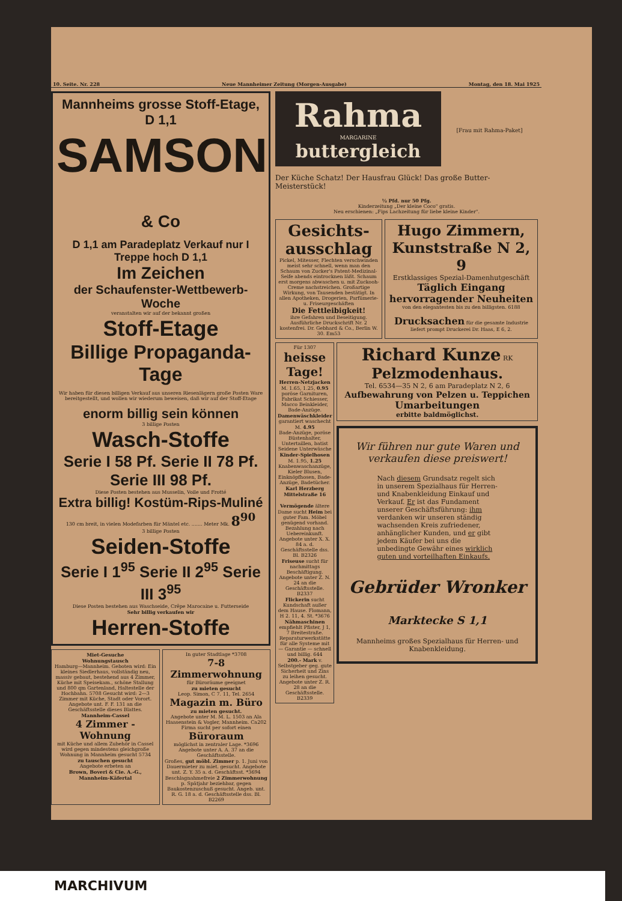10. Seite. Nr. 228 Neue Mannheimer Zeitung (Morgen-Ausgabe) Montag, den 18. Mai 1925
Mannheims grosse Stoff-Etage, D 1,1
SAMSON & Co
D 1,1 am Paradeplatz Verkauf nur I Treppe hoch D 1,1
Im Zeichen
der Schaufenster-Wettbewerb-Woche
veranstalten wir auf der bekannt großen
Stoff-Etage
Billige Propaganda-Tage
Wir haben für diesen billigen Verkauf aus unseren Riesenlägern große Posten Ware bereitgestellt, und wollen wir wiederum beweisen, daß wir auf der Stoff-Etage
enorm billig sein können
3 billige Posten
Wasch-Stoffe
Serie I 58 Pf. Serie II 78 Pf. Serie III 98 Pf.
Diese Posten bestehen aus Musselin, Voile und Frotté
Extra billig! Kostüm-Rips-Muliné
130 cm breit, in vielen Modefarben für Mäntel etc. ....... Meter Mk. 8<sup>90</sup>
3 billige Posten
Seiden-Stoffe
Serie I 1<sup>95</sup> Serie II 2<sup>95</sup> Serie III 3<sup>95</sup>
Diese Posten bestehen aus Waschseide, Crêpe Marocaine u. Futterseide
Sehr billig verkaufen wir
Herren-Stoffe
Miet-Gesuche
Wohnungstausch
Hamburg—Mannheim. Geboten wird: Ein kleines Siedlerhaus, vollständig neu, massiv gebaut, bestehend aus 4 Zimmer, Küche mit Speisekam., schöne Stallung und 800 qm Gartenland, Haltestelle der Hochbahn. 5708 Gesucht wird: 2—3 Zimmer mit Küche, Stadt oder Vorort. Angebote unt. F. F. 131 an die Geschäftsstelle dieses Blattes.
Mannheim-Cassel
4 Zimmer - Wohnung
mit Küche und allem Zubehör in Cassel wird gegen mindestens gleichgroße Wohnung in Mannheim gesucht 5734
zu tauschen gesucht
Angebote erbeten an
Brown, Boveri & Cie. A.-G., Mannheim-Käfertal
In guter Stadtlage *3708
7-8 Zimmerwohnung
für Büroräume geeignet
zu mieten gesucht
Leop. Simon, C 7. 11, Tel. 2654
Magazin m. Büro
zu mieten gesucht.
Angebote unter M. M. L. 1503 an Ala Haasenstein & Vogler, Mannheim. Ca202
Firma sucht per sofort einen
Büroraum
möglichst in zentraler Lage. *3696 Angebote unter A. A. 37 an die Geschäftsstelle.
Großes, gut möbl. Zimmer p. 1. Juni von Dauermieter zu miet. gesucht. Angebote unt. Z. Y. 35 a. d. Geschäftsst. *3694
Beschlagnahmefreie 2 Zimmerwohnung p. Spätjahr beziehbar, gegen Baukostenzuschuß gesucht. Angeb. unt. R. G. 18 a. d. Geschäftsstelle dss. Bl. B2269
Rahma
MARGARINE
buttergleich
[Frau mit Rahma-Paket]
Der Küche Schatz! Der Hausfrau Glück! Das große Butter-Meisterstück!
½ Pfd. nur 50 Pfg.
Kinderzeitung „Der kleine Coco" gratis.
Neu erschienen: „Fips Lachzeitung für liebe kleine Kinder".
Gesichts-ausschlag
Pickel, Mitesser, Flechten verschwinden meist sehr schnell, wenn man den Schaum von Zucker's Patent-Medizinal-Seife abends eintrocknen läßt. Schaum erst morgens abwaschen u. mit Zuckooh-Creme nachstreichen. Großartige Wirkung, von Tausenden bestätigt. In allen Apotheken, Drogerien, Parfümerie- u. Friseurgeschäften
Die Fettleibigkeit!
ihre Gefahren und Beseitigung. Ausführliche Druckschrift Nr. 2 kostenfrei. Dr. Gebhard & Co., Berlin W. 30. Em53
Hugo Zimmern, Kunststraße N 2, 9
Erstklassiges Spezial-Damenhutgeschäft
Täglich Eingang hervorragender Neuheiten
von den elegantesten bis zu den billigsten. 6188
Drucksachen für die gesamte Industrie liefert prompt Druckerei Dr. Haas, E 6, 2.
Für 1307 heisse Tage!
Herren-Netzjacken M. 1.65, 1.25, 0.95
poröse Garnituren, Fabrikat Schiesser, Macco Beinkleider, Bade-Anzüge.
Damenwäschkleider garantiert waschecht M. 4.95
Bade-Anzüge, poröse Büstenhalter, Untertaillen, batist Seidene Unterwäsche
Kinder-Spielhosen M. 1.95, 1.25
Knabenwaschanzüge, Kieler Blusen, Einknöpfhosen, Bade-Anzüge, Badetücher.
Karl Herzberg Mittelstraße 16
Vermögende ältere Dame sucht Heim bei guter Fam. Möbel genügend vorhand. Bezahlung nach Uebereinkunft. Angebote unter X. X. 84 a. d. Geschäftsstelle dss. Bl. B2326
Friseuse sucht für nachmittags Beschäftigung. Angebote unter Z. N. 24 an die Geschäftsstelle. B2337
Flickerin sucht Kundschaft außer dem Hause. Flomann, H 2. 11, 4. St. *3676
Nähmaschinen empfiehlt Pfister, J 1, 7 Breitestraße. Reparaturwerkstätte für alle Systeme mit — Garantie — schnell und billig. 644
200.- Mark v. Selbstgeber geg. gute Sicherheit und Zins zu leihen gesucht. Angebote unter Z. R. 28 an die Geschäftsstelle. B2339
Richard Kunze RK
Pelzmodenhaus.
Tel. 6534—35 N 2, 6 am Paradeplatz N 2, 6
Aufbewahrung von Pelzen u. Teppichen
Umarbeitungen
erbitte baldmöglichst.
Wir führen nur gute Waren und verkaufen diese preiswert!
Nach diesem Grundsatz regelt sich in unserem Spezialhaus für Herren- und Knabenkleidung Einkauf und Verkauf. Er ist das Fundament unserer Geschäftsführung: ihm verdanken wir unseren ständig wachsenden Kreis zufriedener, anhänglicher Kunden, und er gibt jedem Käufer bei uns die unbedingte Gewähr eines wirklich guten und vorteilhaften Einkaufs.
Gebrüder Wronker
Marktecke S 1,1
Mannheims großes Spezialhaus für Herren- und Knabenkleidung.
MARCHIVUM